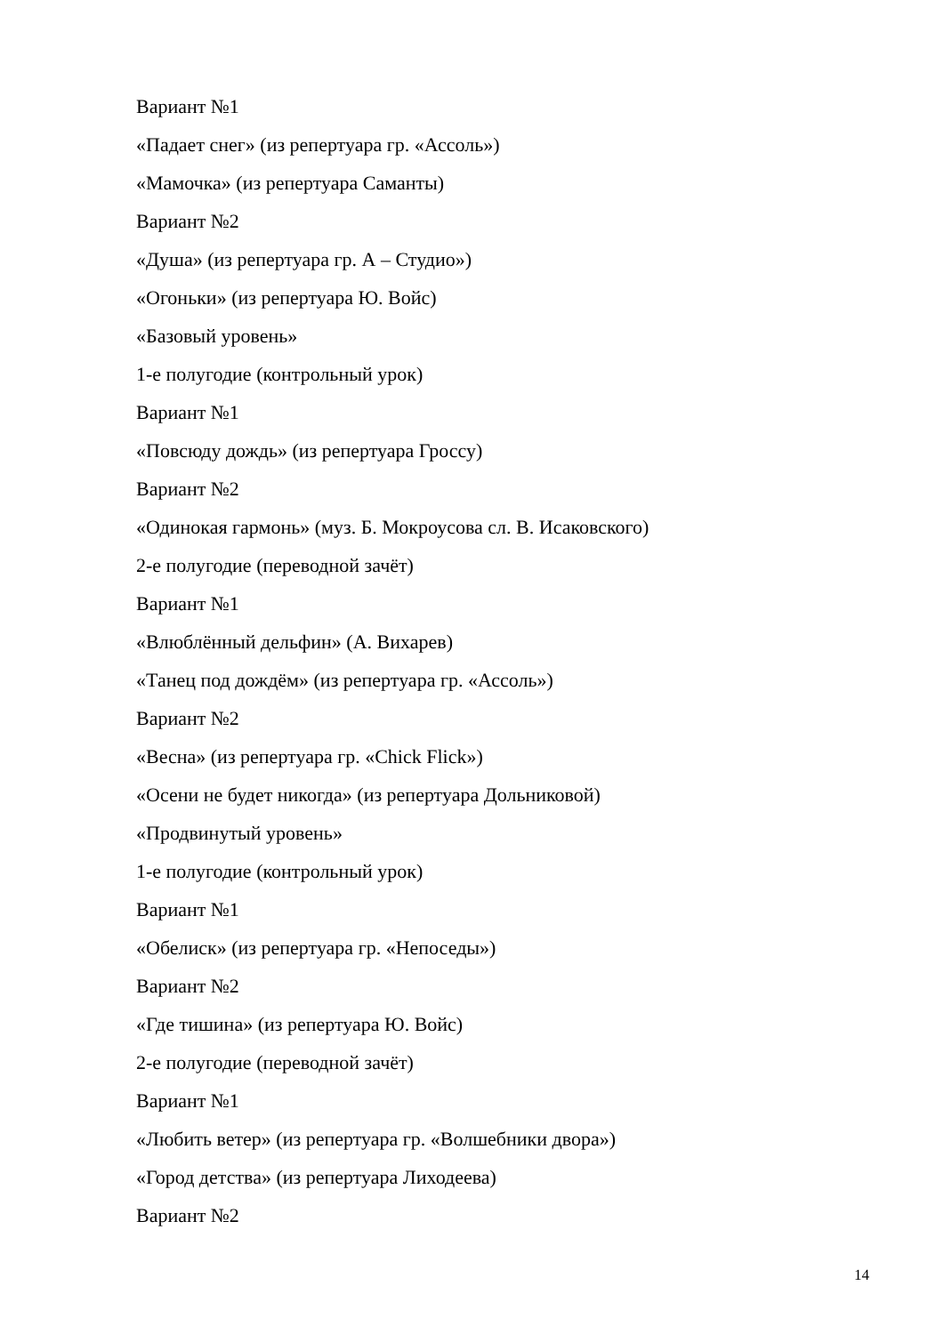Вариант №1
«Падает снег» (из репертуара гр. «Ассоль»)
«Мамочка» (из репертуара Саманты)
Вариант №2
«Душа» (из репертуара гр. А – Студио»)
«Огоньки» (из репертуара Ю. Войс)
«Базовый уровень»
1-е полугодие (контрольный урок)
Вариант №1
«Повсюду дождь» (из репертуара Гроссу)
Вариант №2
«Одинокая гармонь» (муз. Б. Мокроусова сл. В. Исаковского)
2-е полугодие (переводной зачёт)
Вариант №1
«Влюблённый дельфин» (А. Вихарев)
«Танец под дождём» (из репертуара гр. «Ассоль»)
Вариант №2
«Весна» (из репертуара гр. «Chick Flick»)
«Осени не будет никогда» (из репертуара Дольниковой)
«Продвинутый уровень»
1-е полугодие (контрольный урок)
Вариант №1
«Обелиск» (из репертуара гр. «Непоседы»)
Вариант №2
«Где тишина» (из репертуара Ю. Войс)
2-е полугодие (переводной зачёт)
Вариант №1
«Любить ветер» (из репертуара гр. «Волшебники двора»)
«Город детства» (из репертуара Лиходеева)
Вариант №2
14